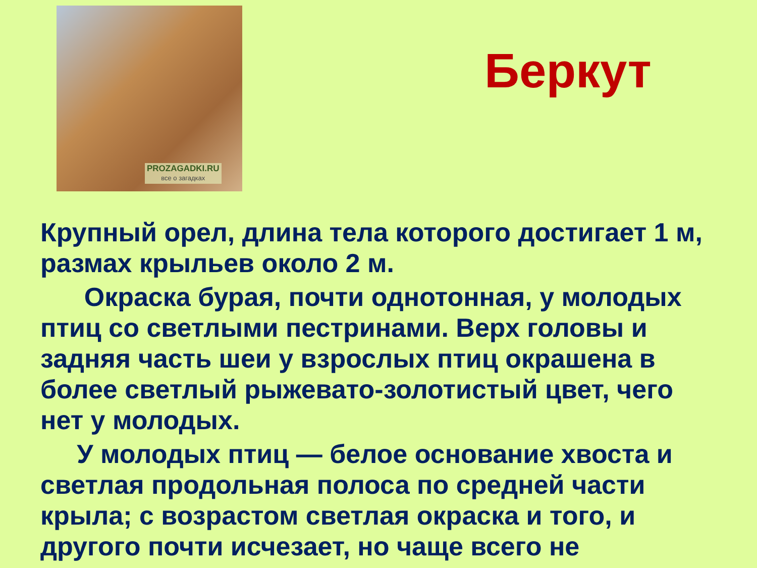PROZAGADKI.RU
все о загадках
Беркут
Крупный орел, длина тела которого достигает 1 м, размах крыльев около 2 м.
Окраска бурая, почти однотонная, у молодых птиц со светлыми пестринами. Верх головы и задняя часть шеи у взрослых птиц окрашена в более светлый рыжевато-золотистый цвет, чего нет у молодых.
У молодых птиц — белое основание хвоста и светлая продольная полоса по средней части крыла; с возрастом светлая окраска и того, и другого почти исчезает, но чаще всего не